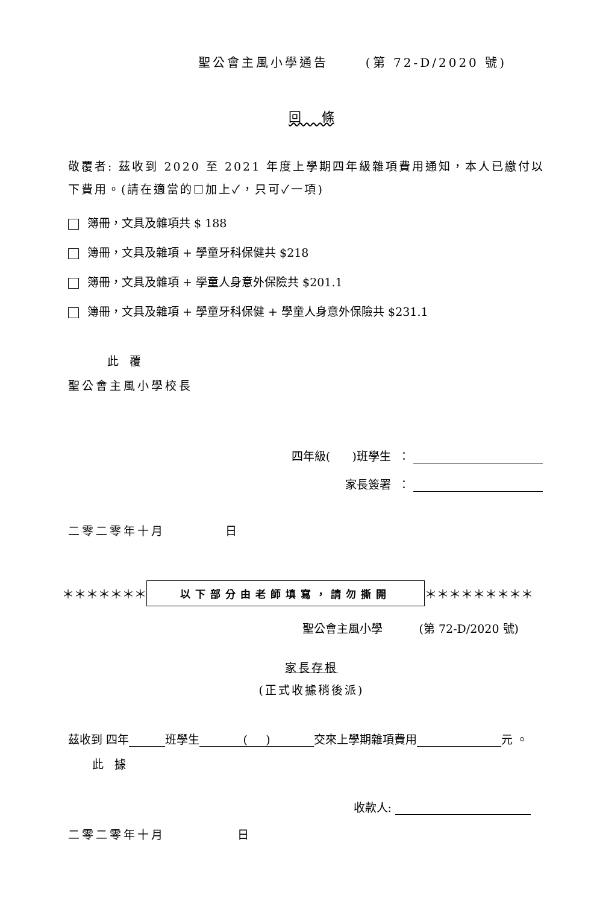聖公會主風小學通告 (第 72-D/2020 號)
回 條
敬覆者: 茲收到 2020 至 2021 年度上學期四年級雜項費用通知，本人已繳付以下費用。(請在適當的☐加上✓，只可✓一項)
簿冊，文具及雜項共 $ 188
簿冊，文具及雜項 + 學童牙科保健共 $218
簿冊，文具及雜項 + 學童人身意外保險共 $201.1
簿冊，文具及雜項 + 學童牙科保健 + 學童人身意外保險共 $231.1
此 覆
聖公會主風小學校長
四年級( )班學生 ：
家長簽署 ：
二零二零年十月 日
＊＊＊＊＊＊＊ 以下部分由老師填寫，請勿撕開 ＊＊＊＊＊＊＊＊＊
聖公會主風小學 (第 72-D/2020 號)
家長存根
(正式收據稍後派)
茲收到 四年 班學生 ( ) 交來上學期雜項費用 元 。
此 據
收款人:
二零二零年十月 日